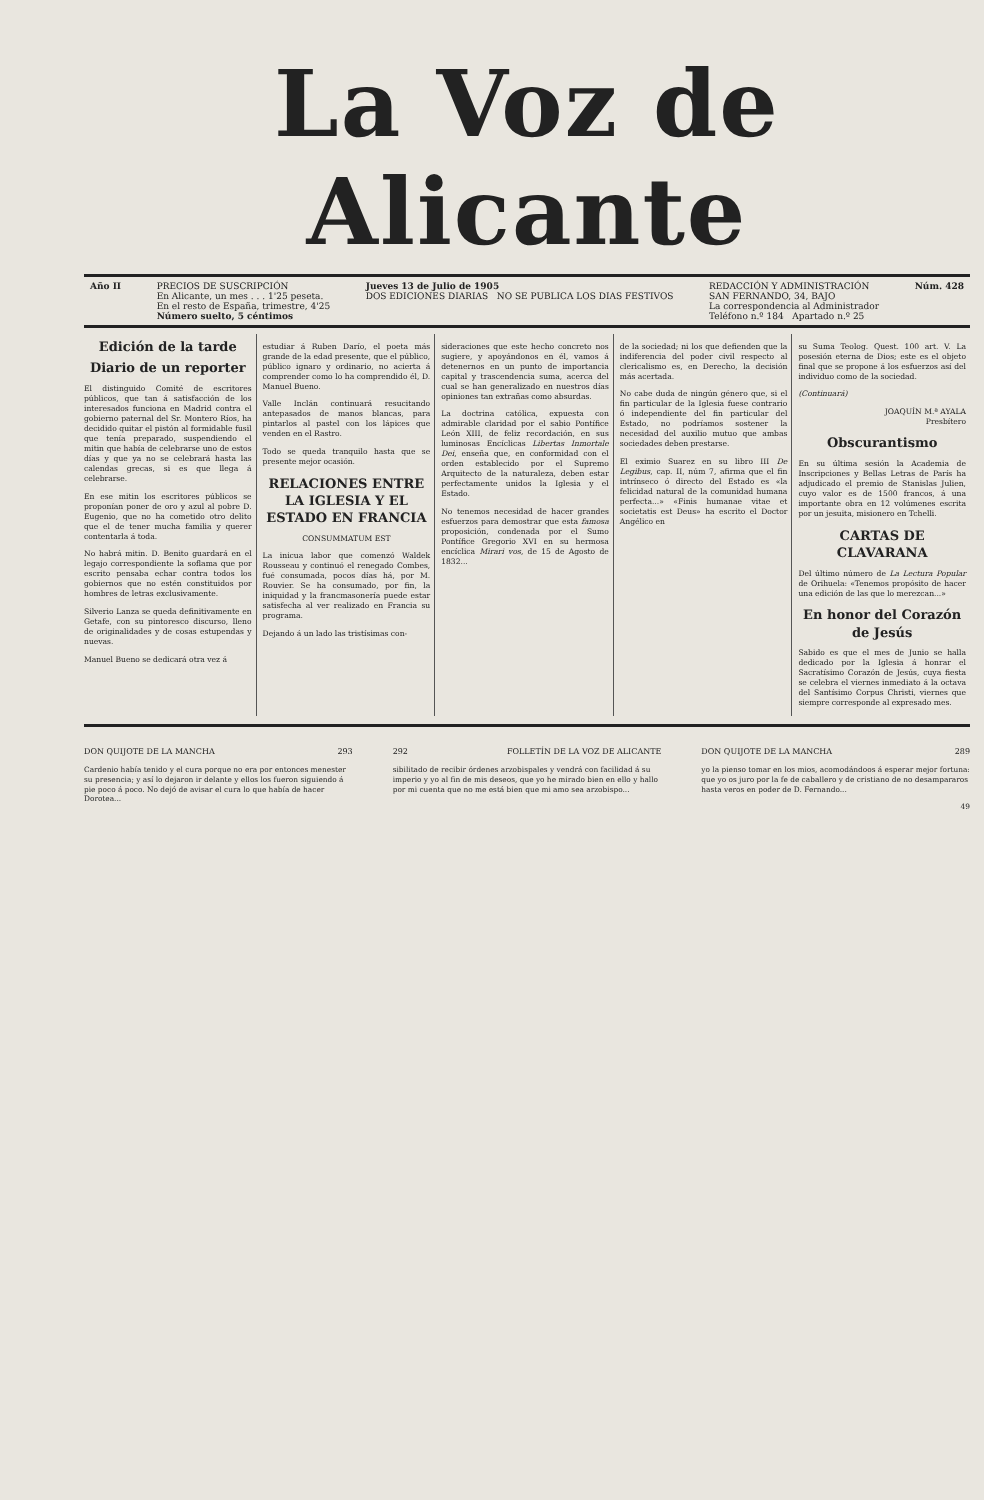La Voz de Alicante
Año II PRECIOS DE SUSCRIPCIÓN
En Alicante, un mes . . . 1'25 peseta.
En el resto de España, trimestre, 4'25
Número suelto, 5 céntimos
Jueves 13 de Julio de 1905
DOS EDICIONES DIARIAS NO SE PUBLICA LOS DIAS FESTIVOS
REDACCIÓN Y ADMINISTRACIÓN
SAN FERNANDO, 34, BAJO
La correspondencia al Administrador
Teléfono n.º 184 Apartado n.º 25
Núm. 428
Edición de la tarde
Diario de un reporter
El distinguido Comité de escritores públicos, que tan á satisfacción de los interesados funciona en Madrid contra el gobierno paternal del Sr. Montero Ríos, ha decidido quitar el pistón al formidable fusil que tenía preparado, suspendiendo el mitin que había de celebrarse uno de estos días y que ya no se celebrará hasta las calendas grecas, si es que llega á celebrarse.
En ese mitin los escritores públicos se proponían poner de oro y azul al pobre D. Eugenio, que no ha cometido otro delito que el de tener mucha familia y querer contentarla á toda.
No habrá mitin. D. Benito guardará en el legajo correspondiente la soflama que por escrito pensaba echar contra todos los gobiernos que no estén constituidos por hombres de letras exclusivamente.
Silverio Lanza se queda definitivamente en Getafe, con su pintoresco discurso, lleno de originalidades y de cosas estupendas y nuevas.
Manuel Bueno se dedicará otra vez á
estudiar á Ruben Darío, el poeta más grande de la edad presente, que el público, público ignaro y ordinario, no acierta á comprender como lo ha comprendido él, D. Manuel Bueno.
Valle Inclán continuará resucitando antepasados de manos blancas, para pintarlos al pastel con los lápices que venden en el Rastro.
Todo se queda tranquilo hasta que se presente mejor ocasión.
RELACIONES ENTRE LA IGLESIA Y EL ESTADO EN FRANCIA
CONSUMMATUM EST
La inicua labor que comenzó Waldek Rousseau y continuó el renegado Combes, fué consumada, pocos días há, por M. Rouvier. Se ha consumado, por fin, la iniquidad y la francmasonería puede estar satisfecha al ver realizado en Francia su programa.
Dejando á un lado las tristísimas con-
sideraciones que este hecho concreto nos sugiere, y apoyándonos en él, vamos á detenernos en un punto de importancia capital y trascendencia suma, acerca del cual se han generalizado en nuestros días opiniones tan extrañas como absurdas.
La doctrina católica, expuesta con admirable claridad por el sabio Pontífice León XIII, de feliz recordación, en sus luminosas Encíclicas Libertas Inmortale Dei, enseña que, en conformidad con el orden establecido por el Supremo Arquitecto de la naturaleza, deben estar perfectamente unidos la Iglesia y el Estado.
No tenemos necesidad de hacer grandes esfuerzos para demostrar que esta famosa proposición, condenada por el Sumo Pontífice Gregorio XVI en su hermosa encíclica Mirari vos, de 15 de Agosto de 1832...
de la sociedad; ni los que defienden que la indiferencia del poder civil respecto al clericalismo es, en Derecho, la decisión más acertada.
No cabe duda de ningún género que, si el fin particular de la Iglesia fuese contrario ó independiente del fin particular del Estado, no podríamos sostener la necesidad del auxilio mutuo que ambas sociedades deben prestarse.
El eximio Suarez en su libro III De Legibus, cap. II, núm 7, afirma que el fin intrínseco ó directo del Estado es «la felicidad natural de la comunidad humana perfecta...» «Finis humanae vitae et societatis est Deus» ha escrito el Doctor Angélico en
su Suma Teolog. Quest. 100 art. V. La posesión eterna de Dios; este es el objeto final que se propone á los esfuerzos así del individuo como de la sociedad.
(Continuará)
JOAQUÍN M.ª AYALA
Presbítero
Obscurantismo
En su última sesión la Academia de Inscripciones y Bellas Letras de París ha adjudicado el premio de Stanislas Julien, cuyo valor es de 1500 francos, á una importante obra en 12 volúmenes escrita por un jesuita, misionero en Tchelli.
CARTAS DE CLAVARANA
Del último número de La Lectura Popular de Orihuela: «Tenemos propósito de hacer una edición de las que lo merezcan...»
En honor del Corazón de Jesús
Sabido es que el mes de Junio se halla dedicado por la Iglesia á honrar el Sacratísimo Corazón de Jesús, cuya fiesta se celebra el viernes inmediato á la octava del Santísimo Corpus Christi, viernes que siempre corresponde al expresado mes.
DON QUIJOTE DE LA MANCHA 293
Cardenio había tenido y el cura porque no era por entonces menester su presencia; y así lo dejaron ir delante y ellos los fueron siguiendo á pie poco á poco. No dejó de avisar el cura lo que había de hacer Dorotea...
292 FOLLETÍN DE LA VOZ DE ALICANTE
sibilitado de recibir órdenes arzobispales y vendrá con facilidad á su imperio y yo al fin de mis deseos, que yo he mirado bien en ello y hallo por mi cuenta que no me está bien que mi amo sea arzobispo...
DON QUIJOTE DE LA MANCHA 289
yo la pienso tomar en los mios, acomodándoos á esperar mejor fortuna: que yo os juro por la fe de caballero y de cristiano de no desampararos hasta veros en poder de D. Fernando...
49